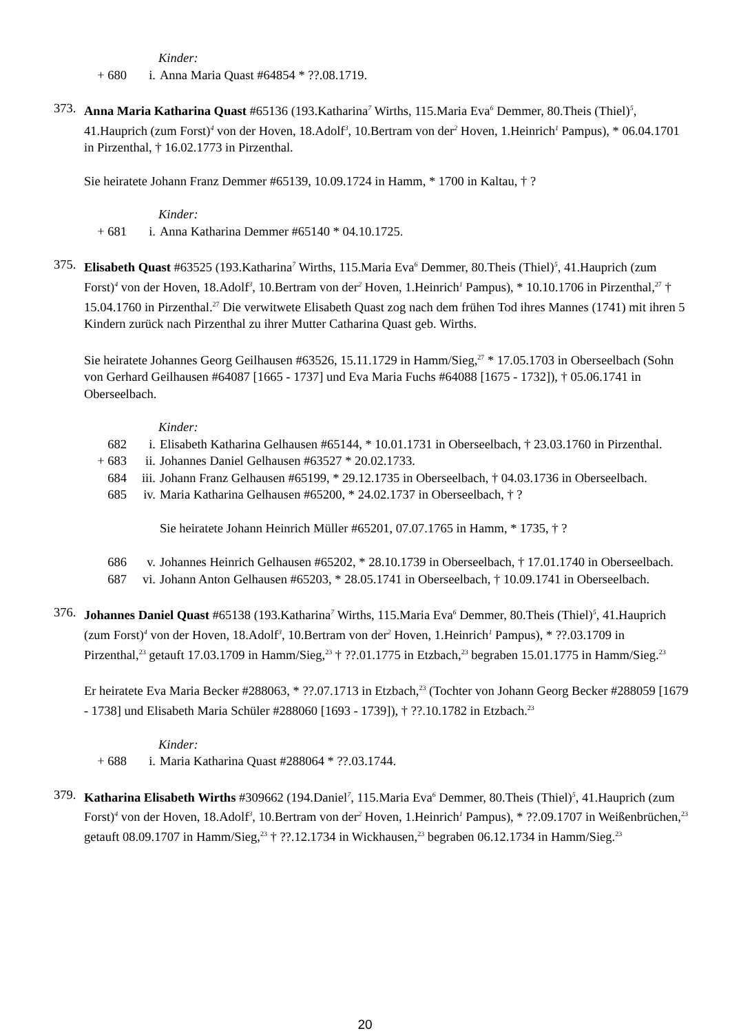Kinder:
+ 680 i. Anna Maria Quast #64854 * ??.08.1719.
373.
Anna Maria Katharina Quast #65136 (193.Katharina<sup>7</sup> Wirths, 115.Maria Eva<sup>6</sup> Demmer, 80.Theis (Thiel)<sup>5</sup>, 41.Hauprich (zum Forst)<sup>4</sup> von der Hoven, 18.Adolf<sup>3</sup>, 10.Bertram von der<sup>2</sup> Hoven, 1.Heinrich<sup>1</sup> Pampus), * 06.04.1701 in Pirzenthal, † 16.02.1773 in Pirzenthal.
Sie heiratete Johann Franz Demmer #65139, 10.09.1724 in Hamm, * 1700 in Kaltau, † ?
Kinder:
+ 681 i. Anna Katharina Demmer #65140 * 04.10.1725.
375.
Elisabeth Quast #63525 (193.Katharina<sup>7</sup> Wirths, 115.Maria Eva<sup>6</sup> Demmer, 80.Theis (Thiel)<sup>5</sup>, 41.Hauprich (zum Forst)<sup>4</sup> von der Hoven, 18.Adolf<sup>3</sup>, 10.Bertram von der<sup>2</sup> Hoven, 1.Heinrich<sup>1</sup> Pampus), * 10.10.1706 in Pirzenthal,<sup>27</sup> † 15.04.1760 in Pirzenthal.<sup>27</sup> Die verwitwete Elisabeth Quast zog nach dem frühen Tod ihres Mannes (1741) mit ihren 5 Kindern zurück nach Pirzenthal zu ihrer Mutter Catharina Quast geb. Wirths.
Sie heiratete Johannes Georg Geilhausen #63526, 15.11.1729 in Hamm/Sieg,<sup>27</sup> * 17.05.1703 in Oberseelbach (Sohn von Gerhard Geilhausen #64087 [1665 - 1737] und Eva Maria Fuchs #64088 [1675 - 1732]), † 05.06.1741 in Oberseelbach.
Kinder:
682 i. Elisabeth Katharina Gelhausen #65144, * 10.01.1731 in Oberseelbach, † 23.03.1760 in Pirzenthal.
+ 683 ii. Johannes Daniel Gelhausen #63527 * 20.02.1733.
684 iii.
Johann Franz Gelhausen #65199, * 29.12.1735 in Oberseelbach, † 04.03.1736 in Oberseelbach.
685 iv. Maria Katharina Gelhausen #65200, * 24.02.1737 in Oberseelbach, † ?
Sie heiratete Johann Heinrich Müller #65201, 07.07.1765 in Hamm, * 1735, † ?
686 v. Johannes Heinrich Gelhausen #65202, * 28.10.1739 in Oberseelbach, † 17.01.1740 in Oberseelbach.
687 vi. Johann Anton Gelhausen #65203, * 28.05.1741 in Oberseelbach, † 10.09.1741 in Oberseelbach.
376.
Johannes Daniel Quast #65138 (193.Katharina<sup>7</sup> Wirths, 115.Maria Eva<sup>6</sup> Demmer, 80.Theis (Thiel)<sup>5</sup>, 41.Hauprich (zum Forst)<sup>4</sup> von der Hoven, 18.Adolf<sup>3</sup>, 10.Bertram von der<sup>2</sup> Hoven, 1.Heinrich<sup>1</sup> Pampus), * ??.03.1709 in Pirzenthal,<sup>23</sup> getauft 17.03.1709 in Hamm/Sieg,<sup>23</sup> † ??.01.1775 in Etzbach,<sup>23</sup> begraben 15.01.1775 in Hamm/Sieg.<sup>23</sup>
Er heiratete Eva Maria Becker #288063, * ??.07.1713 in Etzbach,<sup>23</sup> (Tochter von Johann Georg Becker #288059 [1679 - 1738] und Elisabeth Maria Schüler #288060 [1693 - 1739]), † ??.10.1782 in Etzbach.<sup>23</sup>
Kinder:
+ 688 i. Maria Katharina Quast #288064 * ??.03.1744.
379.
Katharina Elisabeth Wirths #309662 (194.Daniel<sup>7</sup>, 115.Maria Eva<sup>6</sup> Demmer, 80.Theis (Thiel)<sup>5</sup>, 41.Hauprich (zum Forst)<sup>4</sup> von der Hoven, 18.Adolf<sup>3</sup>, 10.Bertram von der<sup>2</sup> Hoven, 1.Heinrich<sup>1</sup> Pampus), * ??.09.1707 in Weißenbrüchen,<sup>23</sup> getauft 08.09.1707 in Hamm/Sieg,<sup>23</sup> † ??.12.1734 in Wickhausen,<sup>23</sup> begraben 06.12.1734 in Hamm/Sieg.<sup>23</sup>
20